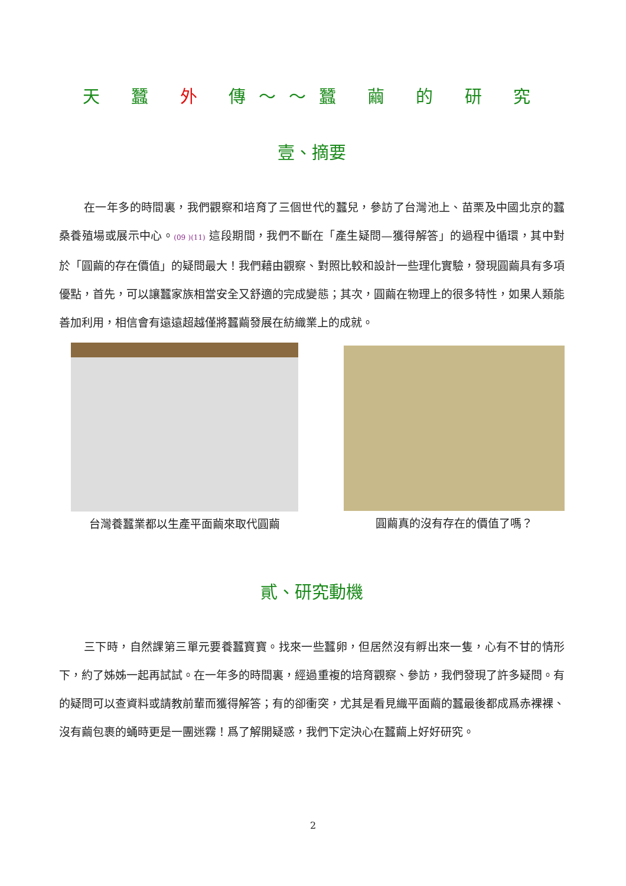天 蠶 外 傳～～蠶 繭 的 研 究
壹、摘要
在一年多的時間裏，我們觀察和培育了三個世代的蠶兒，參訪了台灣池上、苗栗及中國北京的蠶桑養殖場或展示中心。(09 )(11) 這段期間，我們不斷在「產生疑問—獲得解答」的過程中循環，其中對於「圓繭的存在價值」的疑問最大！我們藉由觀察、對照比較和設計一些理化實驗，發現圓繭具有多項優點，首先，可以讓蠶家族相當安全又舒適的完成變態；其次，圓繭在物理上的很多特性，如果人類能善加利用，相信會有遠遠超越僅將蠶繭發展在紡織業上的成就。
台灣養蠶業都以生產平面繭來取代圓繭 圓繭真的沒有存在的價值了嗎？
貳、研究動機
三下時，自然課第三單元要養蠶寶寶。找來一些蠶卵，但居然沒有孵出來一隻，心有不甘的情形下，約了姊姊一起再試試。在一年多的時間裏，經過重複的培育觀察、參訪，我們發現了許多疑問。有的疑問可以查資料或請教前輩而獲得解答；有的卻衝突，尤其是看見織平面繭的蠶最後都成爲赤裸裸、沒有繭包裹的蛹時更是一團迷霧！爲了解開疑惑，我們下定決心在蠶繭上好好研究。
2